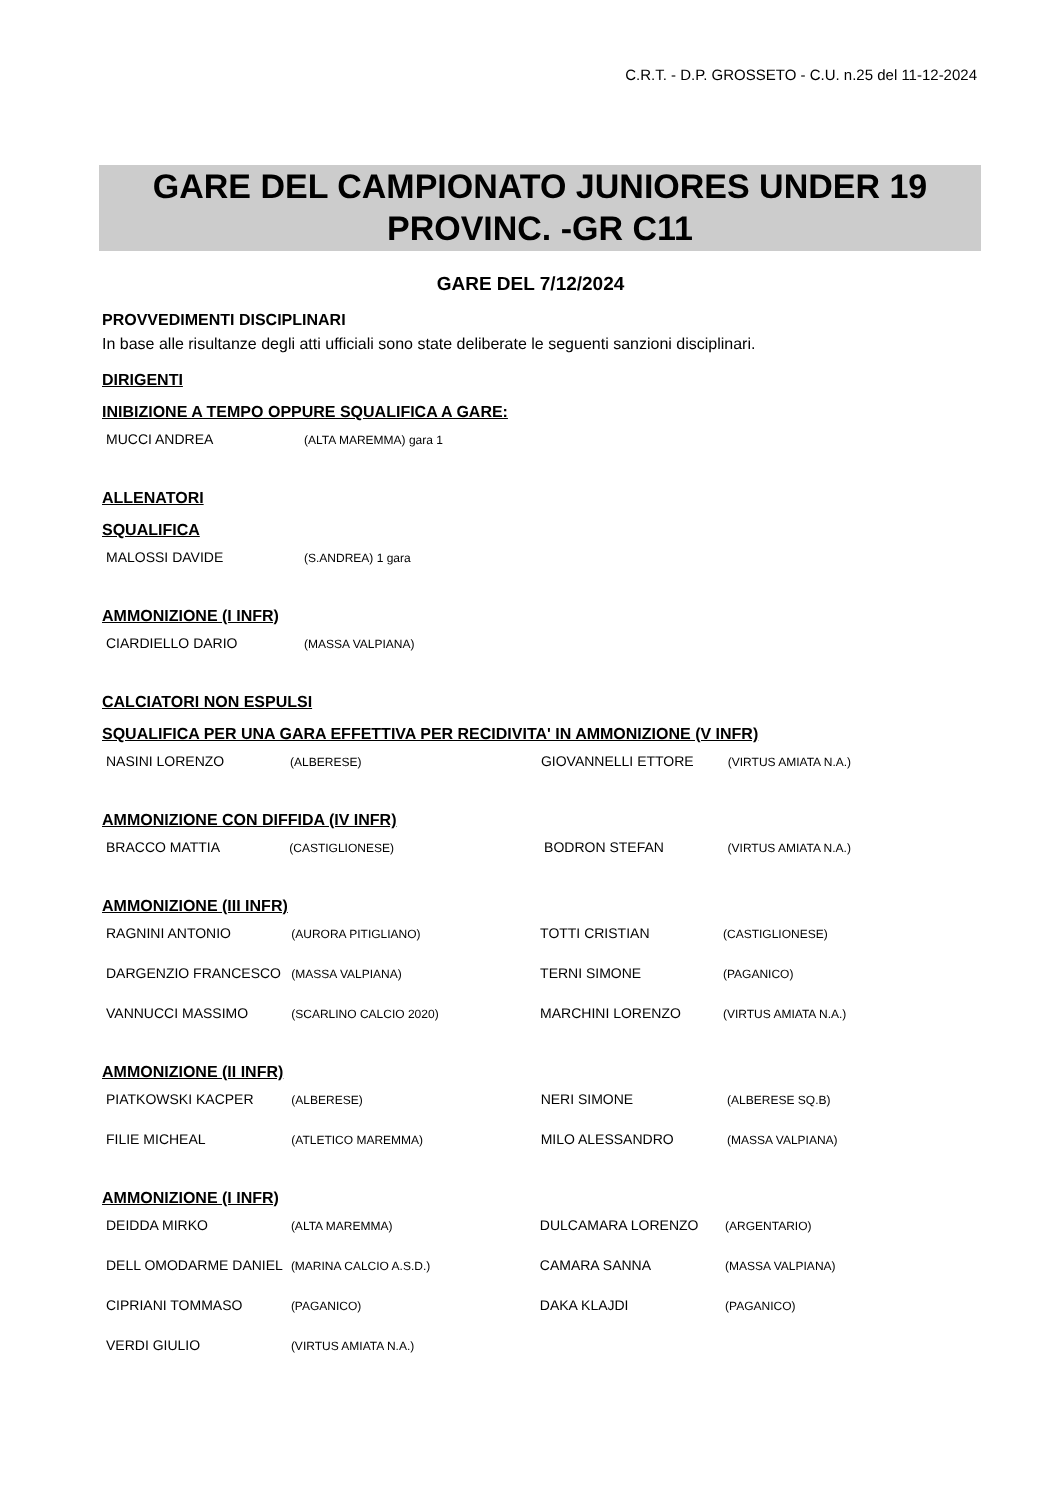C.R.T. - D.P. GROSSETO - C.U. n.25 del 11-12-2024
GARE DEL CAMPIONATO JUNIORES UNDER 19
PROVINC. -GR C11
GARE DEL 7/12/2024
PROVVEDIMENTI DISCIPLINARI
In base alle risultanze degli atti ufficiali sono state deliberate le seguenti sanzioni disciplinari.
DIRIGENTI
INIBIZIONE A TEMPO OPPURE SQUALIFICA A GARE:
| MUCCI ANDREA | (ALTA MAREMMA) gara 1 |
ALLENATORI
SQUALIFICA
| MALOSSI DAVIDE | (S.ANDREA) 1 gara |
AMMONIZIONE (I INFR)
| CIARDIELLO DARIO | (MASSA VALPIANA) |
CALCIATORI NON ESPULSI
SQUALIFICA PER UNA GARA EFFETTIVA PER RECIDIVITA' IN AMMONIZIONE (V INFR)
| NASINI LORENZO | (ALBERESE) | GIOVANNELLI ETTORE | (VIRTUS AMIATA N.A.) |
AMMONIZIONE CON DIFFIDA (IV INFR)
| BRACCO MATTIA | (CASTIGLIONESE) | BODRON STEFAN | (VIRTUS AMIATA N.A.) |
AMMONIZIONE (III INFR)
| RAGNINI ANTONIO | (AURORA PITIGLIANO) | TOTTI CRISTIAN | (CASTIGLIONESE) |
| DARGENZIO FRANCESCO | (MASSA VALPIANA) | TERNI SIMONE | (PAGANICO) |
| VANNUCCI MASSIMO | (SCARLINO CALCIO 2020) | MARCHINI LORENZO | (VIRTUS AMIATA N.A.) |
AMMONIZIONE (II INFR)
| PIATKOWSKI KACPER | (ALBERESE) | NERI SIMONE | (ALBERESE SQ.B) |
| FILIE MICHEAL | (ATLETICO MAREMMA) | MILO ALESSANDRO | (MASSA VALPIANA) |
AMMONIZIONE (I INFR)
| DEIDDA MIRKO | (ALTA MAREMMA) | DULCAMARA LORENZO | (ARGENTARIO) |
| DELL OMODARME DANIEL | (MARINA CALCIO A.S.D.) | CAMARA SANNA | (MASSA VALPIANA) |
| CIPRIANI TOMMASO | (PAGANICO) | DAKA KLAJDI | (PAGANICO) |
| VERDI GIULIO | (VIRTUS AMIATA N.A.) | | |